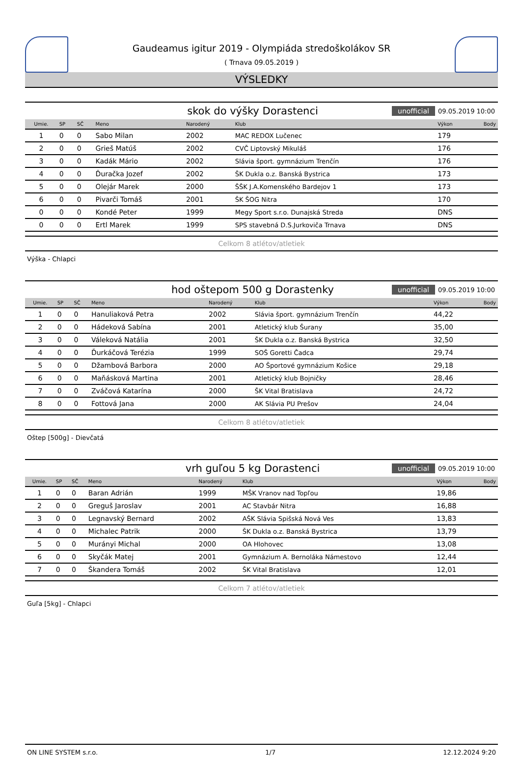Gaudeamus igitur 2019 - Olympiáda stredoškolákov SR
( Trnava 09.05.2019 )
VÝSLEDKY
skok do výšky Dorastenci unofficial 09.05.2019 10:00
| Umie. | SP | SČ | Meno | Narodený | Klub | Výkon | Body |
| --- | --- | --- | --- | --- | --- | --- | --- |
| 1 | 0 | 0 | Sabo Milan | 2002 | MAC REDOX Lučenec | 179 | |
| 2 | 0 | 0 | Grieš Matúš | 2002 | CVČ Liptovský Mikuláš | 176 | |
| 3 | 0 | 0 | Kadák Mário | 2002 | Slávia šport. gymnázium Trenčín | 176 | |
| 4 | 0 | 0 | Ďuračka Jozef | 2002 | ŠK Dukla o.z. Banská Bystrica | 173 | |
| 5 | 0 | 0 | Olejár Marek | 2000 | ŠŠK J.A.Komenského Bardejov 1 | 173 | |
| 6 | 0 | 0 | Pivarči Tomáš | 2001 | ŠK ŠOG Nitra | 170 | |
| 0 | 0 | 0 | Kondé Peter | 1999 | Megy Sport s.r.o. Dunajská Streda | DNS | |
| 0 | 0 | 0 | Ertl Marek | 1999 | SPS stavebná D.S.Jurkoviča Trnava | DNS | |
Celkom 8 atlétov/atletiek
Výška - Chlapci
hod oštepom 500 g Dorastenky unofficial 09.05.2019 10:00
| Umie. | SP | SČ | Meno | Narodený | Klub | Výkon | Body |
| --- | --- | --- | --- | --- | --- | --- | --- |
| 1 | 0 | 0 | Hanuliaková Petra | 2002 | Slávia šport. gymnázium Trenčín | 44,22 | |
| 2 | 0 | 0 | Hádeková Sabína | 2001 | Atletický klub Šurany | 35,00 | |
| 3 | 0 | 0 | Váleková Natália | 2001 | ŠK Dukla o.z. Banská Bystrica | 32,50 | |
| 4 | 0 | 0 | Ďurkáčová Terézia | 1999 | SOŠ Goretti Čadca | 29,74 | |
| 5 | 0 | 0 | Džambová Barbora | 2000 | AO Športové gymnázium Košice | 29,18 | |
| 6 | 0 | 0 | Maňásková Martina | 2001 | Atletický klub Bojničky | 28,46 | |
| 7 | 0 | 0 | Zváčová Katarína | 2000 | ŠK Vital Bratislava | 24,72 | |
| 8 | 0 | 0 | Fottová Jana | 2000 | AK Slávia PU Prešov | 24,04 | |
Celkom 8 atlétov/atletiek
Oštep [500g] - Dievčatá
vrh guľou 5 kg Dorastenci unofficial 09.05.2019 10:00
| Umie. | SP | SČ | Meno | Narodený | Klub | Výkon | Body |
| --- | --- | --- | --- | --- | --- | --- | --- |
| 1 | 0 | 0 | Baran Adrián | 1999 | MŠK Vranov nad Topľou | 19,86 | |
| 2 | 0 | 0 | Greguš Jaroslav | 2001 | AC Stavbár Nitra | 16,88 | |
| 3 | 0 | 0 | Legnavský Bernard | 2002 | AŠK Slávia Spišská Nová Ves | 13,83 | |
| 4 | 0 | 0 | Michalec Patrik | 2000 | ŠK Dukla o.z. Banská Bystrica | 13,79 | |
| 5 | 0 | 0 | Murányi Michal | 2000 | OA Hlohovec | 13,08 | |
| 6 | 0 | 0 | Skyčák Matej | 2001 | Gymnázium A. Bernoláka Námestovo | 12,44 | |
| 7 | 0 | 0 | Škandera Tomáš | 2002 | ŠK Vital Bratislava | 12,01 | |
Celkom 7 atlétov/atletiek
Guľa [5kg] - Chlapci
ON LINE SYSTEM s.r.o. 1/7 12.12.2024 9:20